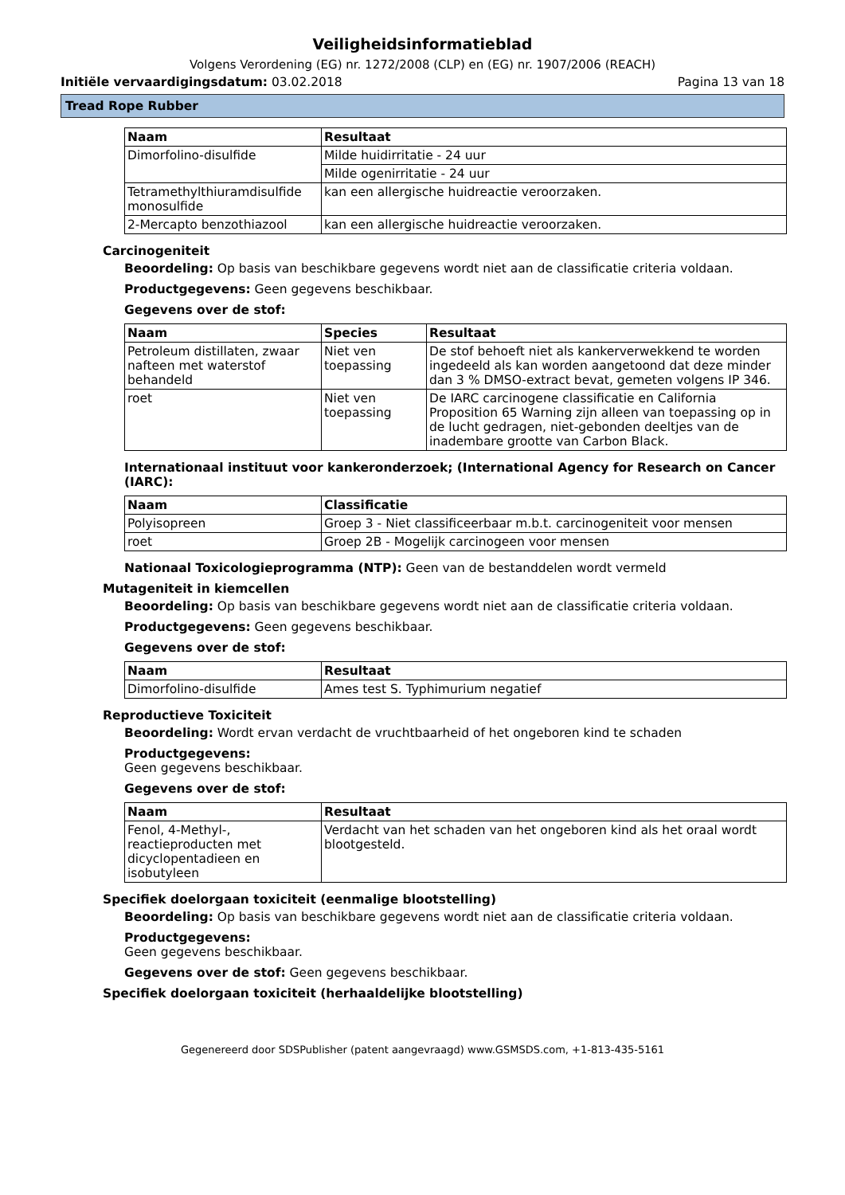Veiligheidsinformatieblad
Volgens Verordening (EG) nr. 1272/2008 (CLP) en (EG) nr. 1907/2006 (REACH)
Initiële vervaardigingsdatum: 03.02.2018
Pagina 13 van 18
Tread Rope Rubber
| Naam | Resultaat |
| --- | --- |
| Dimorfolino-disulfide | Milde huidirritatie - 24 uur |
| | Milde ogenirritatie - 24 uur |
| Tetramethylthiuramdisulfide monosulfide | kan een allergische huidreactie veroorzaken. |
| 2-Mercapto benzothiazool | kan een allergische huidreactie veroorzaken. |
Carcinogeniteit
Beoordeling: Op basis van beschikbare gegevens wordt niet aan de classificatie criteria voldaan.
Productgegevens: Geen gegevens beschikbaar.
Gegevens over de stof:
| Naam | Species | Resultaat |
| --- | --- | --- |
| Petroleum distillaten, zwaar nafteen met waterstof behandeld | Niet ven toepassing | De stof behoeft niet als kankerverwekkend te worden ingedeeld als kan worden aangetoond dat deze minder dan 3 % DMSO-extract bevat, gemeten volgens IP 346. |
| roet | Niet ven toepassing | De IARC carcinogene classificatie en California Proposition 65 Warning zijn alleen van toepassing op in de lucht gedragen, niet-gebonden deeltjes van de inadembare grootte van Carbon Black. |
Internationaal instituut voor kankeronderzoek; (International Agency for Research on Cancer (IARC):
| Naam | Classificatie |
| --- | --- |
| Polyisopreen | Groep 3 - Niet classificeerbaar m.b.t. carcinogeniteit voor mensen |
| roet | Groep 2B - Mogelijk carcinogeen voor mensen |
Nationaal Toxicologieprogramma (NTP): Geen van de bestanddelen wordt vermeld
Mutageniteit in kiemcellen
Beoordeling: Op basis van beschikbare gegevens wordt niet aan de classificatie criteria voldaan.
Productgegevens: Geen gegevens beschikbaar.
Gegevens over de stof:
| Naam | Resultaat |
| --- | --- |
| Dimorfolino-disulfide | Ames test S. Typhimurium negatief |
Reproductieve Toxiciteit
Beoordeling: Wordt ervan verdacht de vruchtbaarheid of het ongeboren kind te schaden
Productgegevens:
Geen gegevens beschikbaar.
Gegevens over de stof:
| Naam | Resultaat |
| --- | --- |
| Fenol, 4-Methyl-, reactieproducten met dicyclopentadieen en isobutyleen | Verdacht van het schaden van het ongeboren kind als het oraal wordt blootgesteld. |
Specifiek doelorgaan toxiciteit (eenmalige blootstelling)
Beoordeling: Op basis van beschikbare gegevens wordt niet aan de classificatie criteria voldaan.
Productgegevens:
Geen gegevens beschikbaar.
Gegevens over de stof: Geen gegevens beschikbaar.
Specifiek doelorgaan toxiciteit (herhaaldelijke blootstelling)
Gegenereerd door SDSPublisher (patent aangevraagd) www.GSMSDS.com, +1-813-435-5161